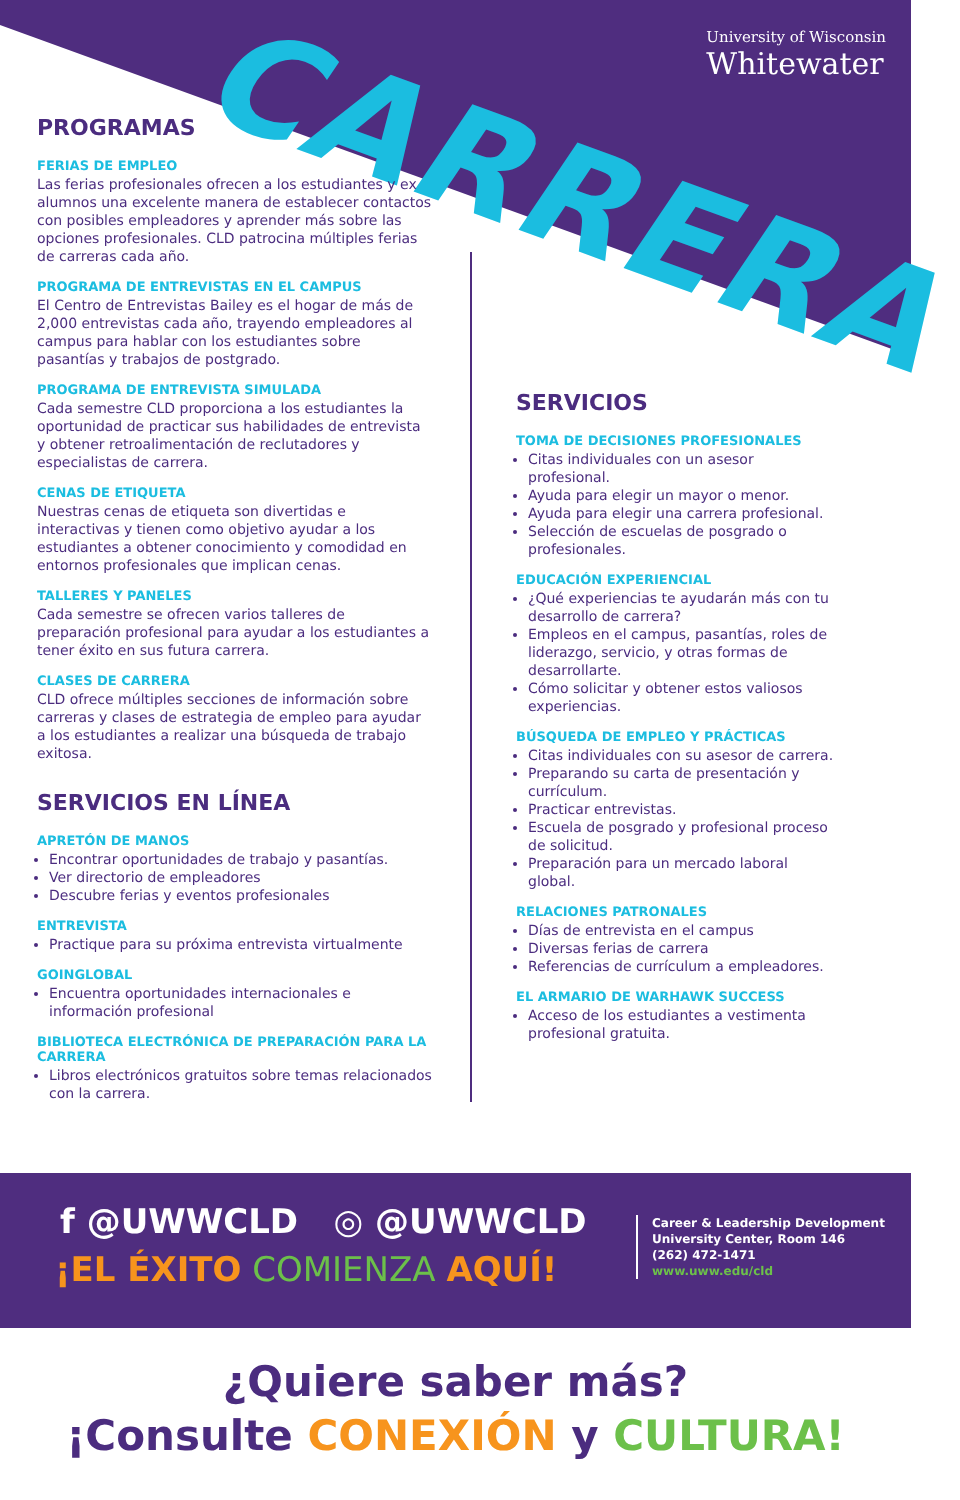CARRERA
University of Wisconsin
Whitewater
PROGRAMAS
FERIAS DE EMPLEO
Las ferias profesionales ofrecen a los estudiantes y ex alumnos una excelente manera de establecer contactos con posibles empleadores y aprender más sobre las opciones profesionales. CLD patrocina múltiples ferias de carreras cada año.
PROGRAMA DE ENTREVISTAS EN EL CAMPUS
El Centro de Entrevistas Bailey es el hogar de más de 2,000 entrevistas cada año, trayendo empleadores al campus para hablar con los estudiantes sobre pasantías y trabajos de postgrado.
PROGRAMA DE ENTREVISTA SIMULADA
Cada semestre CLD proporciona a los estudiantes la oportunidad de practicar sus habilidades de entrevista y obtener retroalimentación de reclutadores y especialistas de carrera.
CENAS DE ETIQUETA
Nuestras cenas de etiqueta son divertidas e interactivas y tienen como objetivo ayudar a los estudiantes a obtener conocimiento y comodidad en entornos profesionales que implican cenas.
TALLERES Y PANELES
Cada semestre se ofrecen varios talleres de preparación profesional para ayudar a los estudiantes a tener éxito en sus futura carrera.
CLASES DE CARRERA
CLD ofrece múltiples secciones de información sobre carreras y clases de estrategia de empleo para ayudar a los estudiantes a realizar una búsqueda de trabajo exitosa.
SERVICIOS EN LÍNEA
APRETÓN DE MANOS
Encontrar oportunidades de trabajo y pasantías.
Ver directorio de empleadores
Descubre ferias y eventos profesionales
ENTREVISTA
Practique para su próxima entrevista virtualmente
GOINGLOBAL
Encuentra oportunidades internacionales e información profesional
BIBLIOTECA ELECTRÓNICA DE PREPARACIÓN PARA LA CARRERA
Libros electrónicos gratuitos sobre temas relacionados con la carrera.
SERVICIOS
TOMA DE DECISIONES PROFESIONALES
Citas individuales con un asesor profesional.
Ayuda para elegir un mayor o menor.
Ayuda para elegir una carrera profesional.
Selección de escuelas de posgrado o profesionales.
EDUCACIÓN EXPERIENCIAL
¿Qué experiencias te ayudarán más con tu desarrollo de carrera?
Empleos en el campus, pasantías, roles de liderazgo, servicio, y otras formas de desarrollarte.
Cómo solicitar y obtener estos valiosos experiencias.
BÚSQUEDA DE EMPLEO Y PRÁCTICAS
Citas individuales con su asesor de carrera.
Preparando su carta de presentación y currículum.
Practicar entrevistas.
Escuela de posgrado y profesional proceso de solicitud.
Preparación para un mercado laboral global.
RELACIONES PATRONALES
Días de entrevista en el campus
Diversas ferias de carrera
Referencias de currículum a empleadores.
EL ARMARIO DE WARHAWK SUCCESS
Acceso de los estudiantes a vestimenta profesional gratuita.
f @UWWCLD ◎ @UWWCLD
¡EL ÉXITO COMIENZA AQUÍ!
Career & Leadership Development
University Center, Room 146
(262) 472-1471
www.uww.edu/cld
¿Quiere saber más?
¡Consulte CONEXIÓN y CULTURA!